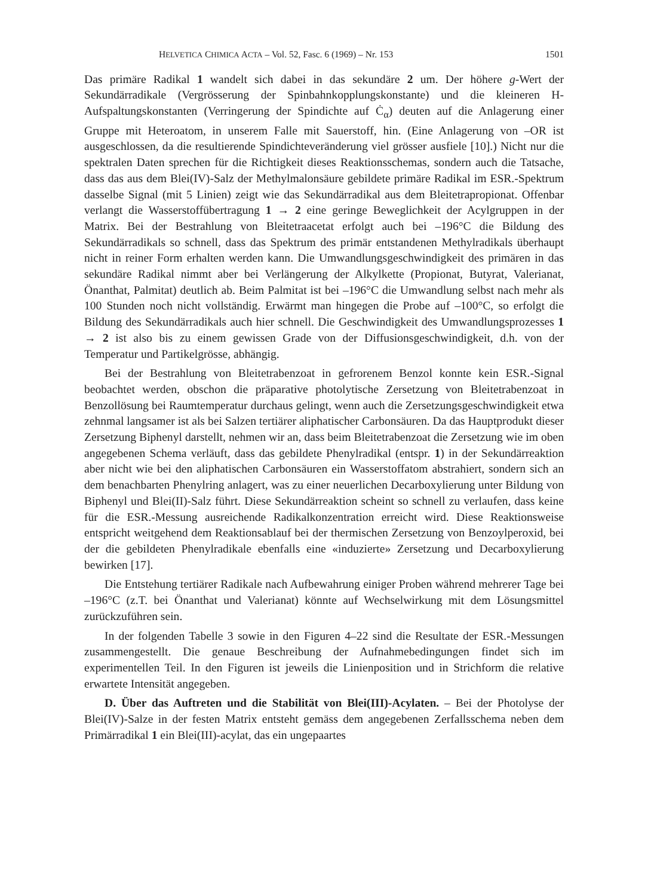HELVETICA CHIMICA ACTA – Vol. 52, Fasc. 6 (1969) – Nr. 153 1501
Das primäre Radikal 1 wandelt sich dabei in das sekundäre 2 um. Der höhere g-Wert der Sekundärradikale (Vergrösserung der Spinbahnkopplungskonstante) und die kleineren H-Aufspaltungskonstanten (Verringerung der Spindichte auf Ċ<sub>α</sub>) deuten auf die Anlagerung einer Gruppe mit Heteroatom, in unserem Falle mit Sauerstoff, hin. (Eine Anlagerung von –OR ist ausgeschlossen, da die resultierende Spindichteveränderung viel grösser ausfiele [10].) Nicht nur die spektralen Daten sprechen für die Richtigkeit dieses Reaktionsschemas, sondern auch die Tatsache, dass das aus dem Blei(IV)-Salz der Methylmalonsäure gebildete primäre Radikal im ESR.-Spektrum dasselbe Signal (mit 5 Linien) zeigt wie das Sekundärradikal aus dem Bleitetrapropionat. Offenbar verlangt die Wasserstoffübertragung 1 → 2 eine geringe Beweglichkeit der Acylgruppen in der Matrix. Bei der Bestrahlung von Bleitetraacetat erfolgt auch bei –196°C die Bildung des Sekundärradikals so schnell, dass das Spektrum des primär entstandenen Methylradikals überhaupt nicht in reiner Form erhalten werden kann. Die Umwandlungsgeschwindigkeit des primären in das sekundäre Radikal nimmt aber bei Verlängerung der Alkylkette (Propionat, Butyrat, Valerianat, Önanthat, Palmitat) deutlich ab. Beim Palmitat ist bei –196°C die Umwandlung selbst nach mehr als 100 Stunden noch nicht vollständig. Erwärmt man hingegen die Probe auf –100°C, so erfolgt die Bildung des Sekundärradikals auch hier schnell. Die Geschwindigkeit des Umwandlungsprozesses 1 → 2 ist also bis zu einem gewissen Grade von der Diffusionsgeschwindigkeit, d.h. von der Temperatur und Partikelgrösse, abhängig.
Bei der Bestrahlung von Bleitetrabenzoat in gefrorenem Benzol konnte kein ESR.-Signal beobachtet werden, obschon die präparative photolytische Zersetzung von Bleitetrabenzoat in Benzollösung bei Raumtemperatur durchaus gelingt, wenn auch die Zersetzungsgeschwindigkeit etwa zehnmal langsamer ist als bei Salzen tertiärer aliphatischer Carbonsäuren. Da das Hauptprodukt dieser Zersetzung Biphenyl darstellt, nehmen wir an, dass beim Bleitetrabenzoat die Zersetzung wie im oben angegebenen Schema verläuft, dass das gebildete Phenylradikal (entspr. 1) in der Sekundärreaktion aber nicht wie bei den aliphatischen Carbonsäuren ein Wasserstoffatom abstrahiert, sondern sich an dem benachbarten Phenylring anlagert, was zu einer neuerlichen Decarboxylierung unter Bildung von Biphenyl und Blei(II)-Salz führt. Diese Sekundärreaktion scheint so schnell zu verlaufen, dass keine für die ESR.-Messung ausreichende Radikalkonzentration erreicht wird. Diese Reaktionsweise entspricht weitgehend dem Reaktionsablauf bei der thermischen Zersetzung von Benzoylperoxid, bei der die gebildeten Phenylradikale ebenfalls eine «induzierte» Zersetzung und Decarboxylierung bewirken [17].
Die Entstehung tertiärer Radikale nach Aufbewahrung einiger Proben während mehrerer Tage bei –196°C (z.T. bei Önanthat und Valerianat) könnte auf Wechselwirkung mit dem Lösungsmittel zurückzuführen sein.
In der folgenden Tabelle 3 sowie in den Figuren 4–22 sind die Resultate der ESR.-Messungen zusammengestellt. Die genaue Beschreibung der Aufnahmebedingungen findet sich im experimentellen Teil. In den Figuren ist jeweils die Linienposition und in Strichform die relative erwartete Intensität angegeben.
D. Über das Auftreten und die Stabilität von Blei(III)-Acylaten. – Bei der Photolyse der Blei(IV)-Salze in der festen Matrix entsteht gemäss dem angegebenen Zerfallsschema neben dem Primärradikal 1 ein Blei(III)-acylat, das ein ungepaartes